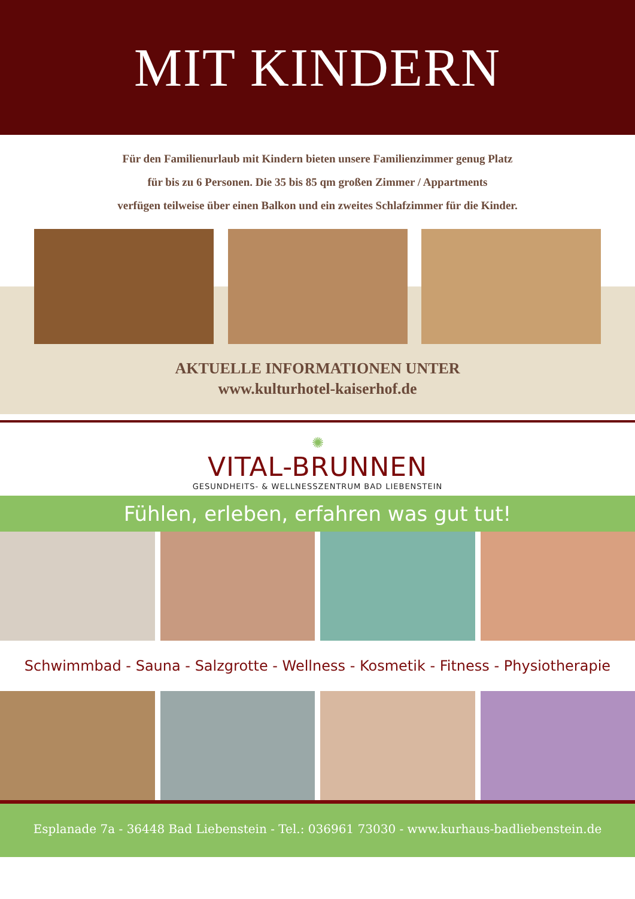MIT KINDERN
Für den Familienurlaub mit Kindern bieten unsere Familienzimmer genug Platz
für bis zu 6 Personen. Die 35 bis 85 qm großen Zimmer / Appartments
verfügen teilweise über einen Balkon und ein zweites Schlafzimmer für die Kinder.
AKTUELLE INFORMATIONEN UNTER
www.kulturhotel-kaiserhof.de
✺
VITAL-BRUNNEN
GESUNDHEITS- & WELLNESSZENTRUM BAD LIEBENSTEIN
Fühlen, erleben, erfahren was gut tut!
Schwimmbad - Sauna - Salzgrotte - Wellness - Kosmetik - Fitness - Physiotherapie
Esplanade 7a - 36448 Bad Liebenstein - Tel.: 036961 73030 - www.kurhaus-badliebenstein.de